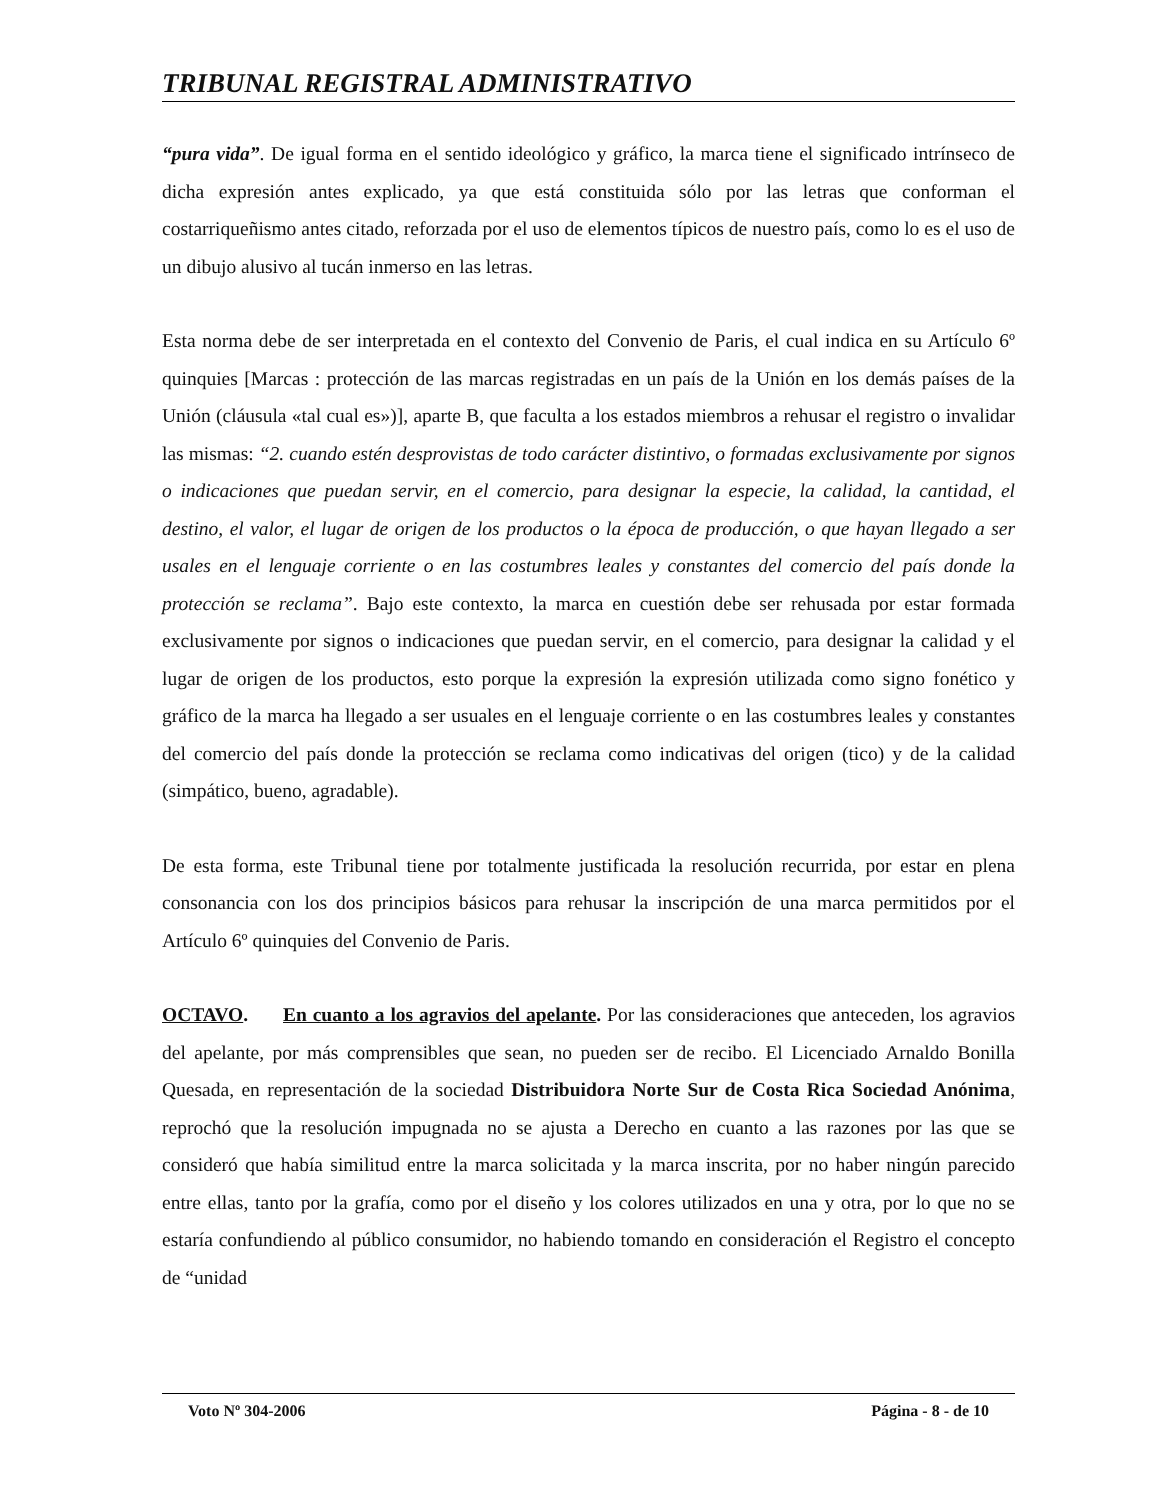TRIBUNAL REGISTRAL ADMINISTRATIVO
“pura vida”. De igual forma en el sentido ideológico y gráfico, la marca tiene el significado intrínseco de dicha expresión antes explicado, ya que está constituida sólo por las letras que conforman el costarriqueñismo antes citado, reforzada por el uso de elementos típicos de nuestro país, como lo es el uso de un dibujo alusivo al tucán inmerso en las letras.
Esta norma debe de ser interpretada en el contexto del Convenio de Paris, el cual indica en su Artículo 6º quinquies [Marcas : protección de las marcas registradas en un país de la Unión en los demás países de la Unión (cláusula «tal cual es»)], aparte B, que faculta a los estados miembros a rehusar el registro o invalidar las mismas: “2. cuando estén desprovistas de todo carácter distintivo, o formadas exclusivamente por signos o indicaciones que puedan servir, en el comercio, para designar la especie, la calidad, la cantidad, el destino, el valor, el lugar de origen de los productos o la época de producción, o que hayan llegado a ser usales en el lenguaje corriente o en las costumbres leales y constantes del comercio del país donde la protección se reclama”. Bajo este contexto, la marca en cuestión debe ser rehusada por estar formada exclusivamente por signos o indicaciones que puedan servir, en el comercio, para designar la calidad y el lugar de origen de los productos, esto porque la expresión la expresión utilizada como signo fonético y gráfico de la marca ha llegado a ser usuales en el lenguaje corriente o en las costumbres leales y constantes del comercio del país donde la protección se reclama como indicativas del origen (tico) y de la calidad (simpático, bueno, agradable).
De esta forma, este Tribunal tiene por totalmente justificada la resolución recurrida, por estar en plena consonancia con los dos principios básicos para rehusar la inscripción de una marca permitidos por el Artículo 6º quinquies del Convenio de Paris.
OCTAVO. En cuanto a los agravios del apelante. Por las consideraciones que anteceden, los agravios del apelante, por más comprensibles que sean, no pueden ser de recibo. El Licenciado Arnaldo Bonilla Quesada, en representación de la sociedad Distribuidora Norte Sur de Costa Rica Sociedad Anónima, reprochó que la resolución impugnada no se ajusta a Derecho en cuanto a las razones por las que se consideró que había similitud entre la marca solicitada y la marca inscrita, por no haber ningún parecido entre ellas, tanto por la grafía, como por el diseño y los colores utilizados en una y otra, por lo que no se estaría confundiendo al público consumidor, no habiendo tomando en consideración el Registro el concepto de “unidad
Voto Nº 304-2006 Página - 8 - de 10